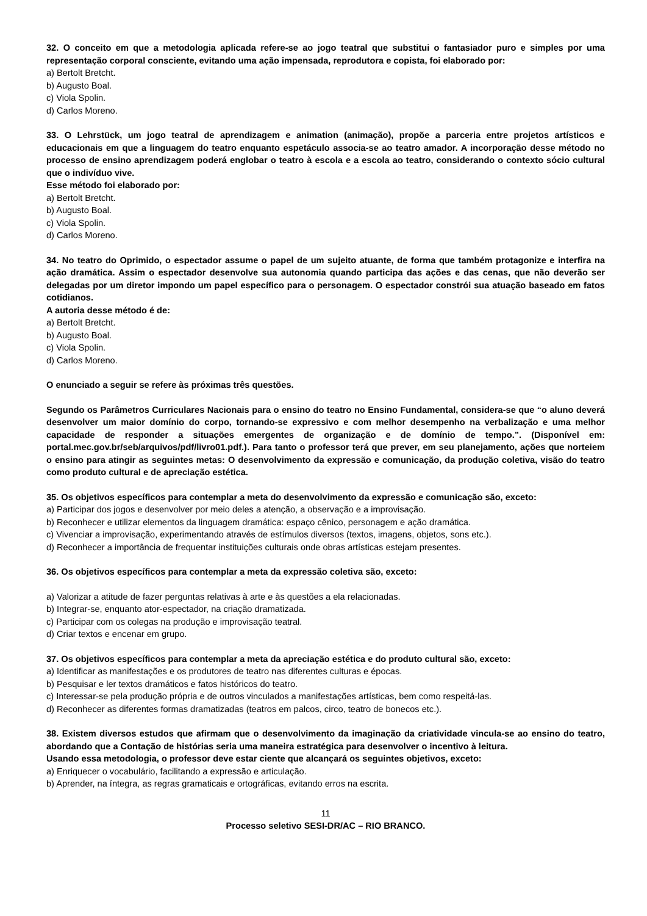32. O conceito em que a metodologia aplicada refere-se ao jogo teatral que substitui o fantasiador puro e simples por uma representação corporal consciente, evitando uma ação impensada, reprodutora e copista, foi elaborado por:
a) Bertolt Bretcht.
b) Augusto Boal.
c) Viola Spolin.
d) Carlos Moreno.
33. O Lehrstück, um jogo teatral de aprendizagem e animation (animação), propõe a parceria entre projetos artísticos e educacionais em que a linguagem do teatro enquanto espetáculo associa-se ao teatro amador. A incorporação desse método no processo de ensino aprendizagem poderá englobar o teatro à escola e a escola ao teatro, considerando o contexto sócio cultural que o indivíduo vive.
Esse método foi elaborado por:
a) Bertolt Bretcht.
b) Augusto Boal.
c) Viola Spolin.
d) Carlos Moreno.
34. No teatro do Oprimido, o espectador assume o papel de um sujeito atuante, de forma que também protagonize e interfira na ação dramática. Assim o espectador desenvolve sua autonomia quando participa das ações e das cenas, que não deverão ser delegadas por um diretor impondo um papel específico para o personagem. O espectador constrói sua atuação baseado em fatos cotidianos.
A autoria desse método é de:
a) Bertolt Bretcht.
b) Augusto Boal.
c) Viola Spolin.
d) Carlos Moreno.
O enunciado a seguir se refere às próximas três questões.
Segundo os Parâmetros Curriculares Nacionais para o ensino do teatro no Ensino Fundamental, considera-se que “o aluno deverá desenvolver um maior domínio do corpo, tornando-se expressivo e com melhor desempenho na verbalização e uma melhor capacidade de responder a situações emergentes de organização e de domínio de tempo.”. (Disponível em: portal.mec.gov.br/seb/arquivos/pdf/livro01.pdf.). Para tanto o professor terá que prever, em seu planejamento, ações que norteiem o ensino para atingir as seguintes metas: O desenvolvimento da expressão e comunicação, da produção coletiva, visão do teatro como produto cultural e de apreciação estética.
35. Os objetivos específicos para contemplar a meta do desenvolvimento da expressão e comunicação são, exceto:
a) Participar dos jogos e desenvolver por meio deles a atenção, a observação e a improvisação.
b) Reconhecer e utilizar elementos da linguagem dramática: espaço cênico, personagem e ação dramática.
c) Vivenciar a improvisação, experimentando através de estímulos diversos (textos, imagens, objetos, sons etc.).
d) Reconhecer a importância de frequentar instituições culturais onde obras artísticas estejam presentes.
36. Os objetivos específicos para contemplar a meta da expressão coletiva são, exceto:
a) Valorizar a atitude de fazer perguntas relativas à arte e às questões a ela relacionadas.
b) Integrar-se, enquanto ator-espectador, na criação dramatizada.
c) Participar com os colegas na produção e improvisação teatral.
d) Criar textos e encenar em grupo.
37. Os objetivos específicos para contemplar a meta da apreciação estética e do produto cultural são, exceto:
a) Identificar as manifestações e os produtores de teatro nas diferentes culturas e épocas.
b) Pesquisar e ler textos dramáticos e fatos históricos do teatro.
c) Interessar-se pela produção própria e de outros vinculados a manifestações artísticas, bem como respeitá-las.
d) Reconhecer as diferentes formas dramatizadas (teatros em palcos, circo, teatro de bonecos etc.).
38. Existem diversos estudos que afirmam que o desenvolvimento da imaginação da criatividade vincula-se ao ensino do teatro, abordando que a Contação de histórias seria uma maneira estratégica para desenvolver o incentivo à leitura.
Usando essa metodologia, o professor deve estar ciente que alcançará os seguintes objetivos, exceto:
a) Enriquecer o vocabulário, facilitando a expressão e articulação.
b) Aprender, na íntegra, as regras gramaticais e ortográficas, evitando erros na escrita.
11
Processo seletivo SESI-DR/AC – RIO BRANCO.